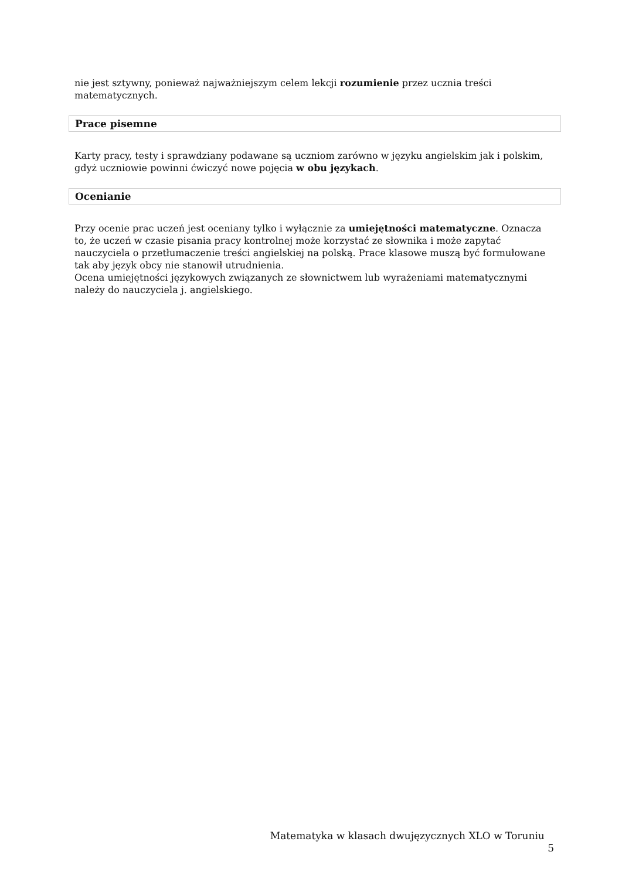nie jest sztywny, ponieważ najważniejszym celem lekcji rozumienie przez ucznia treści matematycznych.
Prace pisemne
Karty pracy, testy i sprawdziany podawane są uczniom zarówno w języku angielskim jak i polskim, gdyż uczniowie powinni ćwiczyć nowe pojęcia w obu językach.
Ocenianie
Przy ocenie prac uczeń jest oceniany tylko i wyłącznie za umiejętności matematyczne. Oznacza to, że uczeń w czasie pisania pracy kontrolnej może korzystać ze słownika i może zapytać nauczyciela o przetłumaczenie treści angielskiej na polską. Prace klasowe muszą być formułowane tak aby język obcy nie stanowił utrudnienia.
Ocena umiejętności językowych związanych ze słownictwem lub wyrażeniami matematycznymi należy do nauczyciela j. angielskiego.
Matematyka w klasach dwujęzycznych XLO w Toruniu 5